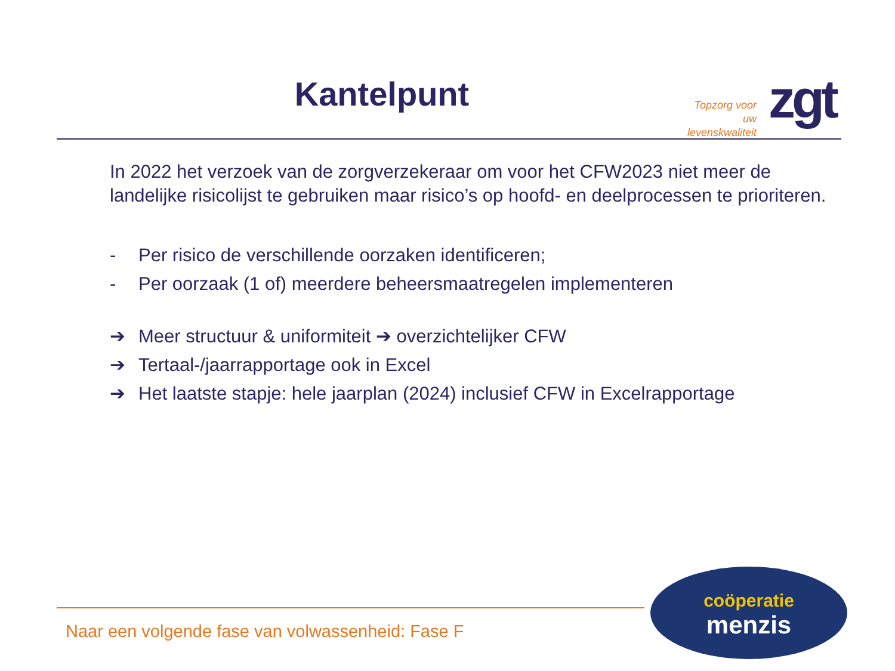Kantelpunt
Topzorg voor uw levenskwaliteit
zgt
In 2022 het verzoek van de zorgverzekeraar om voor het CFW2023 niet meer de landelijke risicolijst te gebruiken maar risico’s op hoofd- en deelprocessen te prioriteren.
- Per risico de verschillende oorzaken identificeren;
- Per oorzaak (1 of) meerdere beheersmaatregelen implementeren
➔ Meer structuur & uniformiteit ➔ overzichtelijker CFW
➔ Tertaal-/jaarrapportage ook in Excel
➔ Het laatste stapje: hele jaarplan (2024) inclusief CFW in Excelrapportage
Naar een volgende fase van volwassenheid: Fase F
coöperatie
menzis